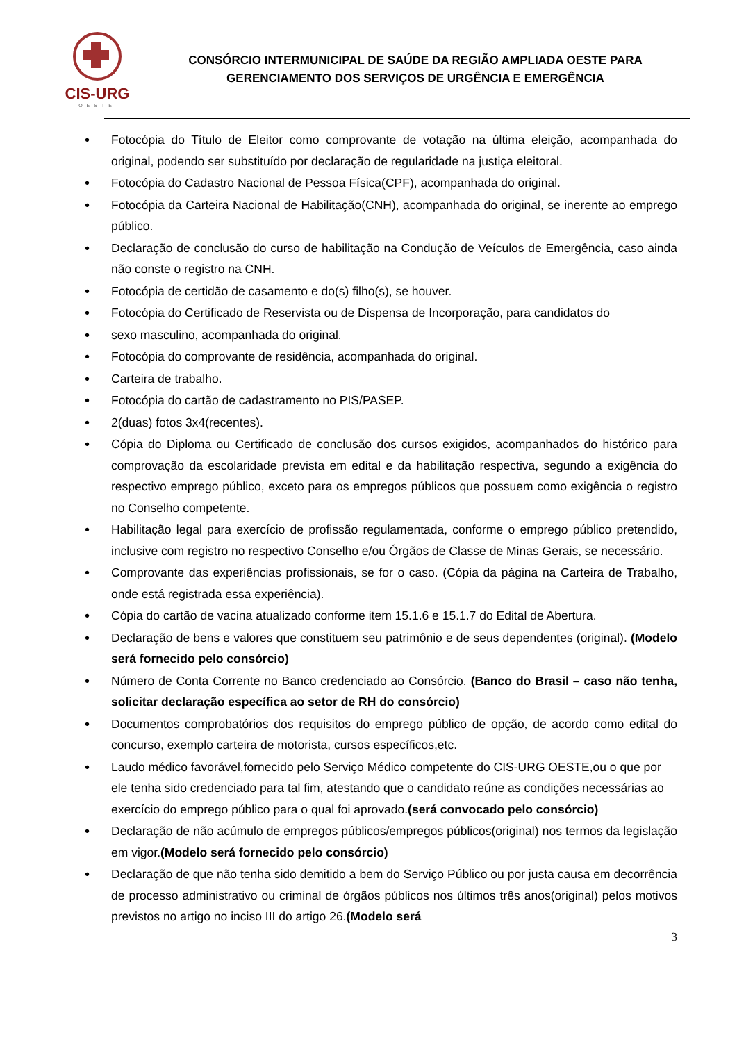CIS-URG
OESTE
CONSÓRCIO INTERMUNICIPAL DE SAÚDE DA REGIÃO AMPLIADA OESTE PARA
GERENCIAMENTO DOS SERVIÇOS DE URGÊNCIA E EMERGÊNCIA
Fotocópia do Título de Eleitor como comprovante de votação na última eleição, acompanhada do original, podendo ser substituído por declaração de regularidade na justiça eleitoral.
Fotocópia do Cadastro Nacional de Pessoa Física(CPF), acompanhada do original.
Fotocópia da Carteira Nacional de Habilitação(CNH), acompanhada do original, se inerente ao emprego público.
Declaração de conclusão do curso de habilitação na Condução de Veículos de Emergência, caso ainda não conste o registro na CNH.
Fotocópia de certidão de casamento e do(s) filho(s), se houver.
Fotocópia do Certificado de Reservista ou de Dispensa de Incorporação, para candidatos do
sexo masculino, acompanhada do original.
Fotocópia do comprovante de residência, acompanhada do original.
Carteira de trabalho.
Fotocópia do cartão de cadastramento no PIS/PASEP.
2(duas) fotos 3x4(recentes).
Cópia do Diploma ou Certificado de conclusão dos cursos exigidos, acompanhados do histórico para comprovação da escolaridade prevista em edital e da habilitação respectiva, segundo a exigência do respectivo emprego público, exceto para os empregos públicos que possuem como exigência o registro no Conselho competente.
Habilitação legal para exercício de profissão regulamentada, conforme o emprego público pretendido, inclusive com registro no respectivo Conselho e/ou Órgãos de Classe de Minas Gerais, se necessário.
Comprovante das experiências profissionais, se for o caso. (Cópia da página na Carteira de Trabalho, onde está registrada essa experiência).
Cópia do cartão de vacina atualizado conforme item 15.1.6 e 15.1.7 do Edital de Abertura.
Declaração de bens e valores que constituem seu patrimônio e de seus dependentes (original). (Modelo será fornecido pelo consórcio)
Número de Conta Corrente no Banco credenciado ao Consórcio. (Banco do Brasil – caso não tenha, solicitar declaração específica ao setor de RH do consórcio)
Documentos comprobatórios dos requisitos do emprego público de opção, de acordo como edital do concurso, exemplo carteira de motorista, cursos específicos,etc.
Laudo médico favorável,fornecido pelo Serviço Médico competente do CIS-URG OESTE,ou o que por ele tenha sido credenciado para tal fim, atestando que o candidato reúne as condições necessárias ao exercício do emprego público para o qual foi aprovado.(será convocado pelo consórcio)
Declaração de não acúmulo de empregos públicos/empregos públicos(original) nos termos da legislação em vigor.(Modelo será fornecido pelo consórcio)
Declaração de que não tenha sido demitido a bem do Serviço Público ou por justa causa em decorrência de processo administrativo ou criminal de órgãos públicos nos últimos três anos(original) pelos motivos previstos no artigo no inciso III do artigo 26.(Modelo será
3